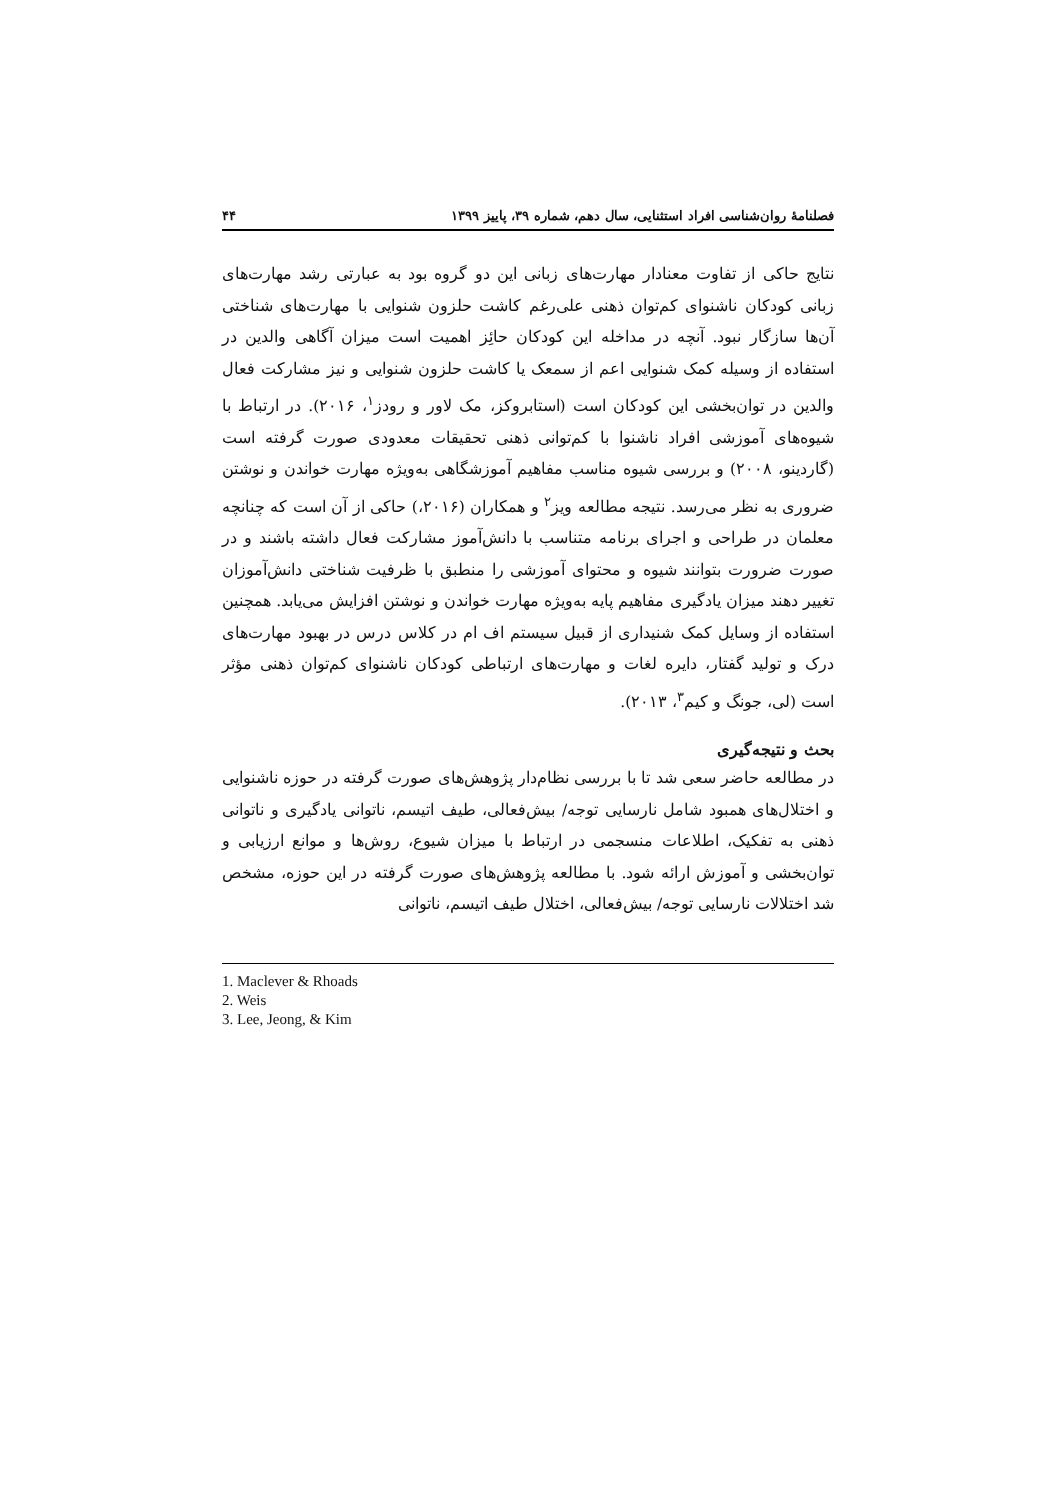فصلنامهٔ روان‌شناسی افراد استثنایی، سال دهم، شماره ۳۹، پاییز ۱۳۹۹ ۴۴
نتایج حاکی از تفاوت معنادار مهارت‌های زبانی این دو گروه بود به عبارتی رشد مهارت‌های زبانی کودکان ناشنوای کم‌توان ذهنی علی‌رغم کاشت حلزون شنوایی با مهارت‌های شناختی آن‌ها سازگار نبود. آنچه در مداخله این کودکان حائِز اهمیت است میزان آگاهی والدین در استفاده از وسیله کمک شنوایی اعم از سمعک یا کاشت حلزون شنوایی و نیز مشارکت فعال والدین در توان‌بخشی این کودکان است (استابروکز، مک لاور و رودز<sup>۱</sup>، ۲۰۱۶). در ارتباط با شیوه‌های آموزشی افراد ناشنوا با کم‌توانی ذهنی تحقیقات معدودی صورت گرفته است (گاردینو، ۲۰۰۸) و بررسی شیوه مناسب مفاهیم آموزشگاهی به‌ویژه مهارت خواندن و نوشتن ضروری به نظر می‌رسد. نتیجه مطالعه ویز<sup>۲</sup> و همکاران (۲۰۱۶،) حاکی از آن است که چنانچه معلمان در طراحی و اجرای برنامه متناسب با دانش‌آموز مشارکت فعال داشته باشند و در صورت ضرورت بتوانند شیوه و محتوای آموزشی را منطبق با ظرفیت شناختی دانش‌آموزان تغییر دهند میزان یادگیری مفاهیم پایه به‌ویژه مهارت خواندن و نوشتن افزایش می‌یابد. همچنین استفاده از وسایل کمک شنیداری از قبیل سیستم اف ام در کلاس درس در بهبود مهارت‌های درک و تولید گفتار، دایره لغات و مهارت‌های ارتباطی کودکان ناشنوای کم‌توان ذهنی مؤثر است (لی، جونگ و کیم<sup>۳</sup>، ۲۰۱۳).
بحث و نتیجه‌گیری
در مطالعه حاضر سعی شد تا با بررسی نظام‌دار پژوهش‌های صورت گرفته در حوزه ناشنوایی و اختلال‌های همبود شامل نارسایی توجه/ بیش‌فعالی، طیف اتیسم، ناتوانی یادگیری و ناتوانی ذهنی به تفکیک، اطلاعات منسجمی در ارتباط با میزان شیوع، روش‌ها و موانع ارزیابی و توان‌بخشی و آموزش ارائه شود. با مطالعه پژوهش‌های صورت گرفته در این حوزه، مشخص شد اختلالات نارسایی توجه/ بیش‌فعالی، اختلال طیف اتیسم، ناتوانی
1. Maclever & Rhoads
2. Weis
3. Lee, Jeong, & Kim